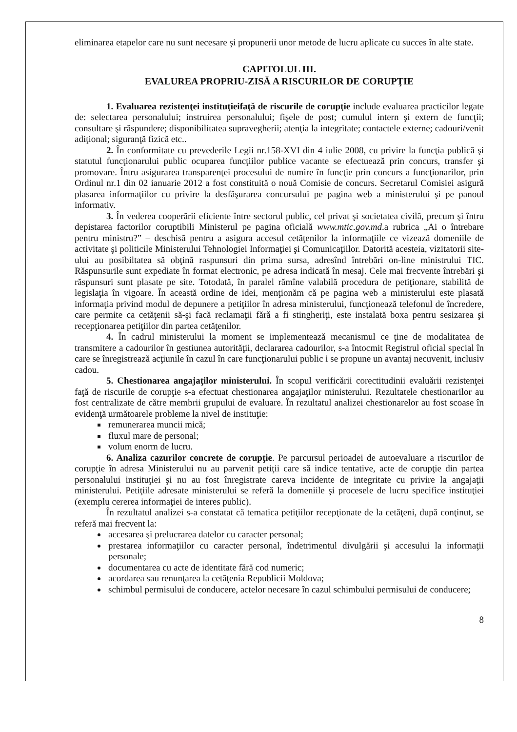eliminarea etapelor care nu sunt necesare şi propunerii unor metode de lucru aplicate cu succes în alte state.
CAPITOLUL III.
EVALUREA PROPRIU-ZISĂ A RISCURILOR DE CORUPŢIE
1. Evaluarea rezistenţei instituţieifaţă de riscurile de corupţie include evaluarea practicilor legate de: selectarea personalului; instruirea personalului; fişele de post; cumulul intern şi extern de funcţii; consultare şi răspundere; disponibilitatea supravegherii; atenţia la integritate; contactele externe; cadouri/venit adiţional; siguranţă fizică etc..
2. În conformitate cu prevederile Legii nr.158-XVI din 4 iulie 2008, cu privire la funcţia publică şi statutul funcţionarului public ocuparea funcţiilor publice vacante se efectuează prin concurs, transfer şi promovare. Întru asigurarea transparenţei procesului de numire în funcţie prin concurs a funcţionarilor, prin Ordinul nr.1 din 02 ianuarie 2012 a fost constituită o nouă Comisie de concurs. Secretarul Comisiei asigură plasarea informaţiilor cu privire la desfăşurarea concursului pe pagina web a ministerului şi pe panoul informativ.
3. În vederea cooperării eficiente între sectorul public, cel privat şi societatea civilă, precum şi întru depistarea factorilor coruptibili Ministerul pe pagina oficială www.mtic.gov.md.a rubrica „Ai o întrebare pentru ministru?” – deschisă pentru a asigura accesul cetăţenilor la informaţiile ce vizează domeniile de activitate şi politicile Ministerului Tehnologiei Informaţiei şi Comunicaţiilor. Datorită acesteia, vizitatorii site-ului au posibiltatea să obţină raspunsuri din prima sursa, adresînd întrebări on-line ministrului TIC. Răspunsurile sunt expediate în format electronic, pe adresa indicată în mesaj. Cele mai frecvente întrebări şi răspunsuri sunt plasate pe site. Totodată, în paralel rămîne valabilă procedura de petiţionare, stabilită de legislaţia în vigoare. În această ordine de idei, menţionăm că pe pagina web a ministerului este plasată informaţia privind modul de depunere a petiţiilor în adresa ministerului, funcţionează telefonul de încredere, care permite ca cetăţenii să-şi facă reclamaţii fără a fi stingheriţi, este instalată boxa pentru sesizarea şi recepţionarea petiţiilor din partea cetăţenilor.
4. În cadrul ministerului la moment se implementează mecanismul ce ţine de modalitatea de transmitere a cadourilor în gestiunea autorităţii, declararea cadourilor, s-a întocmit Registrul oficial special în care se înregistrează acţiunile în cazul în care funcţionarului public i se propune un avantaj necuvenit, inclusiv cadou.
5. Chestionarea angajaţilor ministerului. În scopul verificării corectitudinii evaluării rezistenţei faţă de riscurile de corupţie s-a efectuat chestionarea angajaţilor ministerului. Rezultatele chestionarilor au fost centralizate de către membrii grupului de evaluare. În rezultatul analizei chestionarelor au fost scoase în evidenţă următoarele probleme la nivel de instituţie:
remunerarea muncii mică;
fluxul mare de personal;
volum enorm de lucru.
6. Analiza cazurilor concrete de corupţie. Pe parcursul perioadei de autoevaluare a riscurilor de corupţie în adresa Ministerului nu au parvenit petiţii care să indice tentative, acte de corupţie din partea personalului instituţiei şi nu au fost înregistrate careva incidente de integritate cu privire la angajaţii ministerului. Petiţiile adresate ministerului se referă la domeniile şi procesele de lucru specifice instituţiei (exemplu cererea informaţiei de interes public).
În rezultatul analizei s-a constatat că tematica petiţiilor recepţionate de la cetăţeni, după conţinut, se referă mai frecvent la:
accesarea şi prelucrarea datelor cu caracter personal;
prestarea informaţiilor cu caracter personal, îndetrimentul divulgării şi accesului la informaţii personale;
documentarea cu acte de identitate fără cod numeric;
acordarea sau renunţarea la cetăţenia Republicii Moldova;
schimbul permisului de conducere, actelor necesare în cazul schimbului permisului de conducere;
8